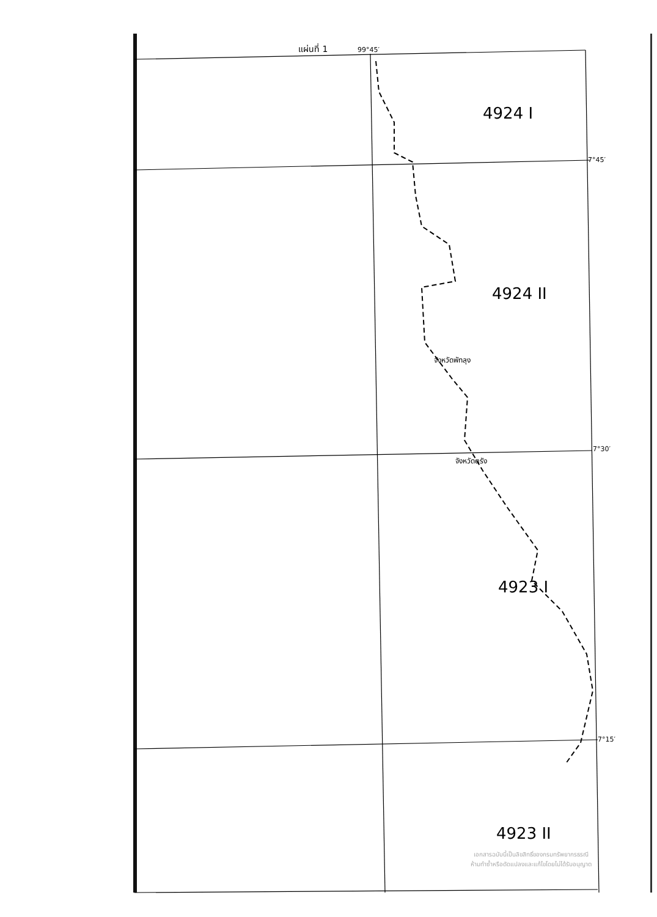แผ่นที่ 1 99°45′
4924 I
7°45′
4924 II
จังหวัดพัทลุง
7°30′
จังหวัดตรัง
4923 I
7°15′
4923 II
เอกสารฉบับนี้เป็นลิขสิทธิ์ของกรมทรัพยากรธรณี
ห้ามทำซ้ำหรือดัดแปลงและแก้ไขโดยไม่ได้รับอนุญาต